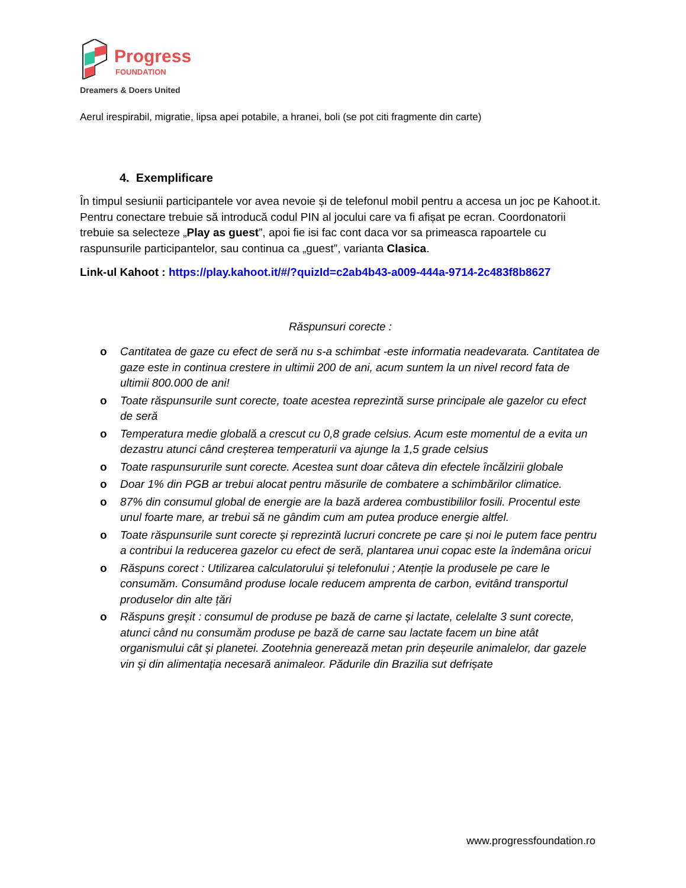Progress
FOUNDATION
Dreamers & Doers United
Aerul irespirabil, migratie, lipsa apei potabile, a hranei, boli (se pot citi fragmente din carte)
4. Exemplificare
În timpul sesiunii participantele vor avea nevoie și de telefonul mobil pentru a accesa un joc pe Kahoot.it. Pentru conectare trebuie să introducă codul PIN al jocului care va fi afișat pe ecran. Coordonatorii trebuie sa selecteze „Play as guest”, apoi fie isi fac cont daca vor sa primeasca rapoartele cu raspunsurile participantelor, sau continua ca „guest”, varianta Clasica.
Link-ul Kahoot : https://play.kahoot.it/#/?quizId=c2ab4b43-a009-444a-9714-2c483f8b8627
Răspunsuri corecte :
o Cantitatea de gaze cu efect de seră nu s-a schimbat -este informatia neadevarata. Cantitatea de gaze este in continua crestere in ultimii 200 de ani, acum suntem la un nivel record fata de ultimii 800.000 de ani!
o Toate răspunsurile sunt corecte, toate acestea reprezintă surse principale ale gazelor cu efect de seră
o Temperatura medie globală a crescut cu 0,8 grade celsius. Acum este momentul de a evita un dezastru atunci când creșterea temperaturii va ajunge la 1,5 grade celsius
o Toate raspunsururile sunt corecte. Acestea sunt doar câteva din efectele încălzirii globale
o Doar 1% din PGB ar trebui alocat pentru măsurile de combatere a schimbărilor climatice.
o 87% din consumul global de energie are la bază arderea combustibililor fosili. Procentul este unul foarte mare, ar trebui să ne gândim cum am putea produce energie altfel.
o Toate răspunsurile sunt corecte și reprezintă lucruri concrete pe care și noi le putem face pentru a contribui la reducerea gazelor cu efect de seră, plantarea unui copac este la îndemâna oricui
o Răspuns corect : Utilizarea calculatorului și telefonului ; Atenție la produsele pe care le consumăm. Consumând produse locale reducem amprenta de carbon, evitând transportul produselor din alte țări
o Răspuns greșit : consumul de produse pe bază de carne și lactate, celelalte 3 sunt corecte, atunci când nu consumăm produse pe bază de carne sau lactate facem un bine atât organismului cât și planetei. Zootehnia generează metan prin deșeurile animalelor, dar gazele vin și din alimentația necesară animaleor. Pădurile din Brazilia sut defrișate
www.progressfoundation.ro